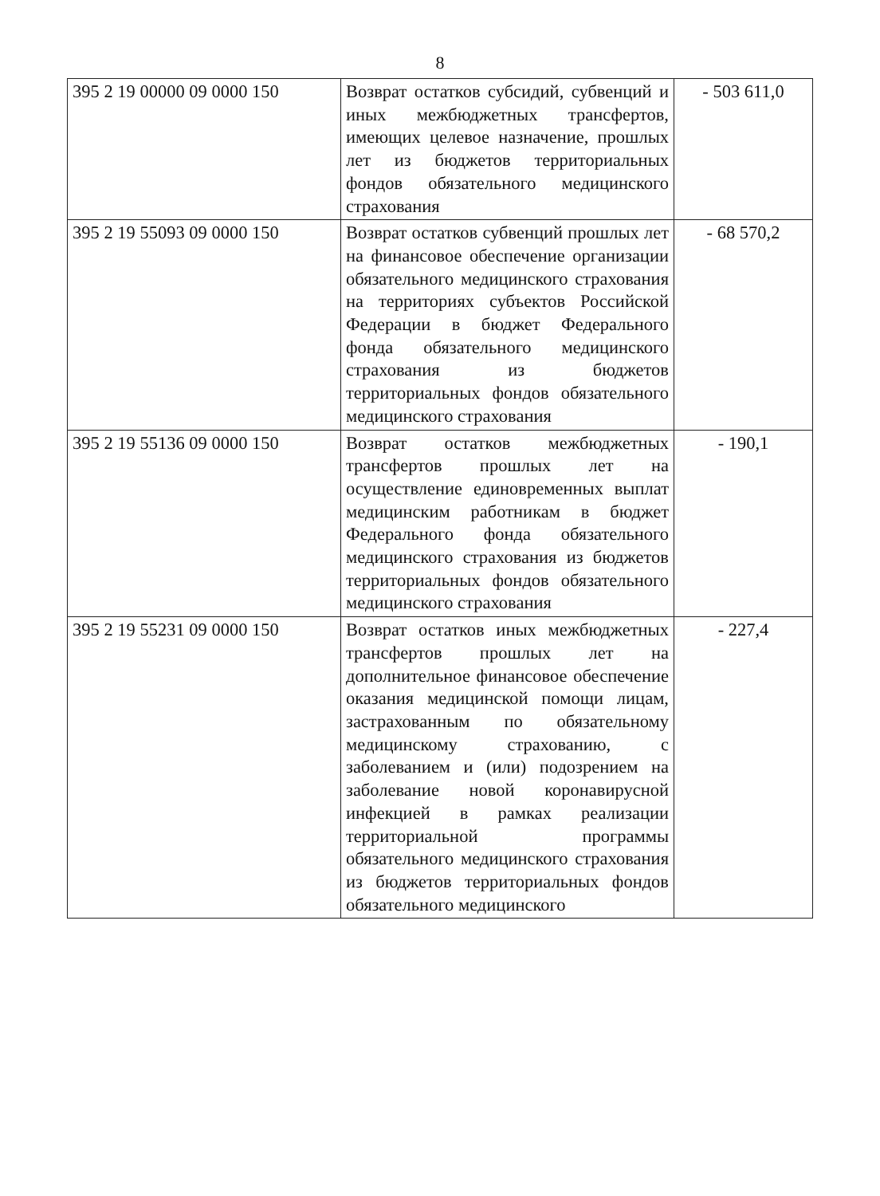8
| 395 2 19 00000 09 0000 150 | Возврат остатков субсидий, субвенций и иных межбюджетных трансфертов, имеющих целевое назначение, прошлых лет из бюджетов территориальных фондов обязательного медицинского страхования | - 503 611,0 |
| 395 2 19 55093 09 0000 150 | Возврат остатков субвенций прошлых лет на финансовое обеспечение организации обязательного медицинского страхования на территориях субъектов Российской Федерации в бюджет Федерального фонда обязательного медицинского страхования из бюджетов территориальных фондов обязательного медицинского страхования | - 68 570,2 |
| 395 2 19 55136 09 0000 150 | Возврат остатков межбюджетных трансфертов прошлых лет на осуществление единовременных выплат медицинским работникам в бюджет Федерального фонда обязательного медицинского страхования из бюджетов территориальных фондов обязательного медицинского страхования | - 190,1 |
| 395 2 19 55231 09 0000 150 | Возврат остатков иных межбюджетных трансфертов прошлых лет на дополнительное финансовое обеспечение оказания медицинской помощи лицам, застрахованным по обязательному медицинскому страхованию, с заболеванием и (или) подозрением на заболевание новой коронавирусной инфекцией в рамках реализации территориальной программы обязательного медицинского страхования из бюджетов территориальных фондов обязательного медицинского | - 227,4 |